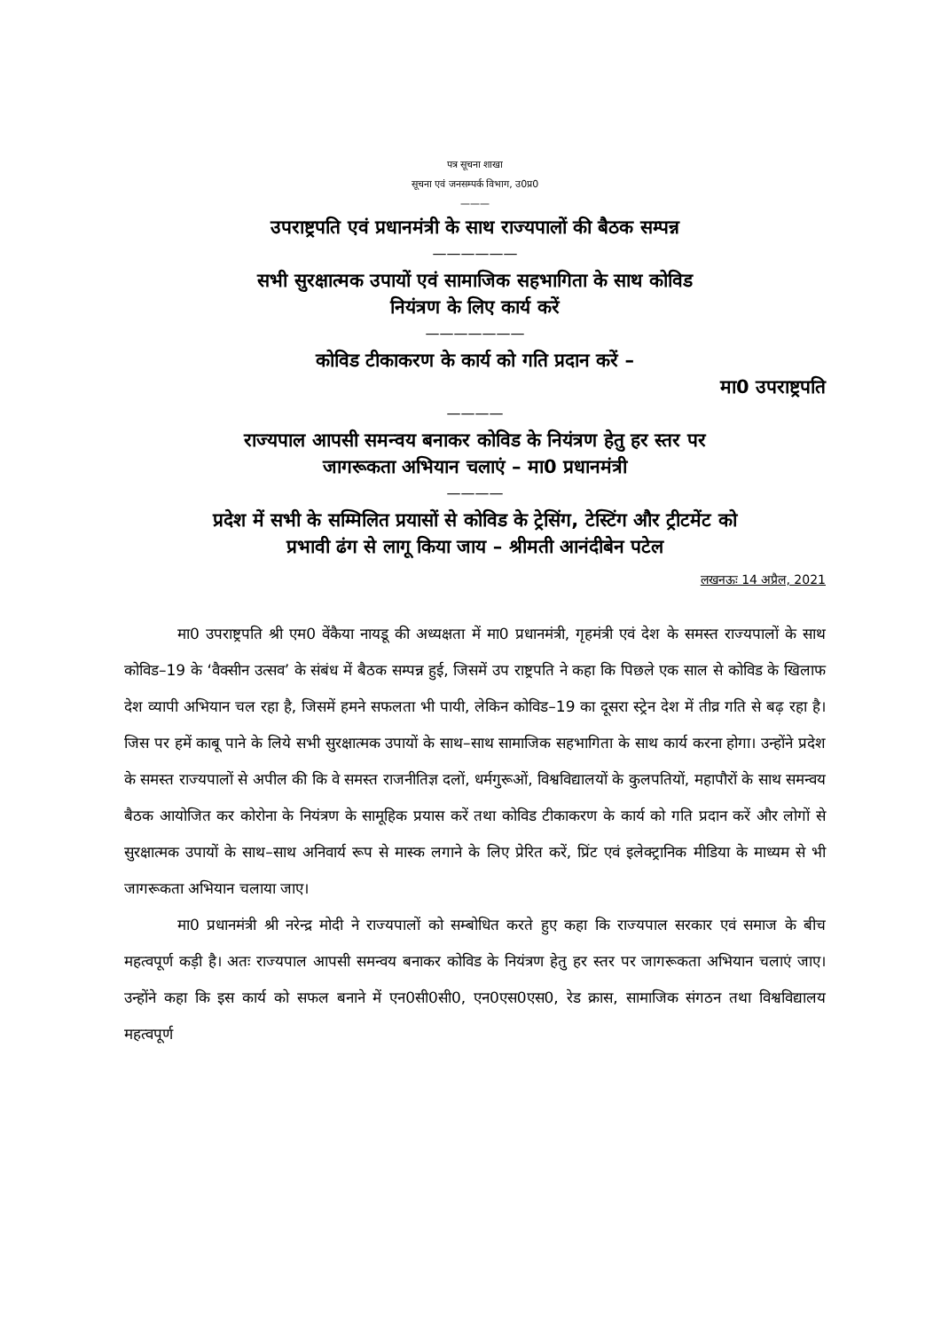पत्र सूचना शाखा
सूचना एवं जनसम्पर्क विभाग, उ0प्र0
———
उपराष्ट्रपति एवं प्रधानमंत्री के साथ राज्यपालों की बैठक सम्पन्न
——————
सभी सुरक्षात्मक उपायों एवं सामाजिक सहभागिता के साथ कोविड
नियंत्रण के लिए कार्य करें
———————
कोविड टीकाकरण के कार्य को गति प्रदान करें –
मा0 उपराष्ट्रपति
————
राज्यपाल आपसी समन्वय बनाकर कोविड के नियंत्रण हेतु हर स्तर पर
जागरूकता अभियान चलाएं – मा0 प्रधानमंत्री
————
प्रदेश में सभी के सम्मिलित प्रयासों से कोविड के ट्रेसिंग, टेस्टिंग और ट्रीटमेंट को
प्रभावी ढंग से लागू किया जाय – श्रीमती आनंदीबेन पटेल
लखनऊः 14 अप्रैल, 2021
मा0 उपराष्ट्रपति श्री एम0 वेंकैया नायडू की अध्यक्षता में मा0 प्रधानमंत्री, गृहमंत्री एवं देश के समस्त राज्यपालों के साथ कोविड–19 के ‘वैक्सीन उत्सव’ के संबंध में बैठक सम्पन्न हुई, जिसमें उप राष्ट्रपति ने कहा कि पिछले एक साल से कोविड के खिलाफ देश व्यापी अभियान चल रहा है, जिसमें हमने सफलता भी पायी, लेकिन कोविड–19 का दूसरा स्ट्रेन देश में तीव्र गति से बढ़ रहा है। जिस पर हमें काबू पाने के लिये सभी सुरक्षात्मक उपायों के साथ–साथ सामाजिक सहभागिता के साथ कार्य करना होगा। उन्होंने प्रदेश के समस्त राज्यपालों से अपील की कि वे समस्त राजनीतिज्ञ दलों, धर्मगुरूओं, विश्वविद्यालयों के कुलपतियों, महापौरों के साथ समन्वय बैठक आयोजित कर कोरोना के नियंत्रण के सामूहिक प्रयास करें तथा कोविड टीकाकरण के कार्य को गति प्रदान करें और लोगों से सुरक्षात्मक उपायों के साथ–साथ अनिवार्य रूप से मास्क लगाने के लिए प्रेरित करें, प्रिंट एवं इलेक्ट्रानिक मीडिया के माध्यम से भी जागरूकता अभियान चलाया जाए।
मा0 प्रधानमंत्री श्री नरेन्द्र मोदी ने राज्यपालों को सम्बोधित करते हुए कहा कि राज्यपाल सरकार एवं समाज के बीच महत्वपूर्ण कड़ी है। अतः राज्यपाल आपसी समन्वय बनाकर कोविड के नियंत्रण हेतु हर स्तर पर जागरूकता अभियान चलाएं जाए। उन्होंने कहा कि इस कार्य को सफल बनाने में एन0सी0सी0, एन0एस0एस0, रेड क्रास, सामाजिक संगठन तथा विश्वविद्यालय महत्वपूर्ण